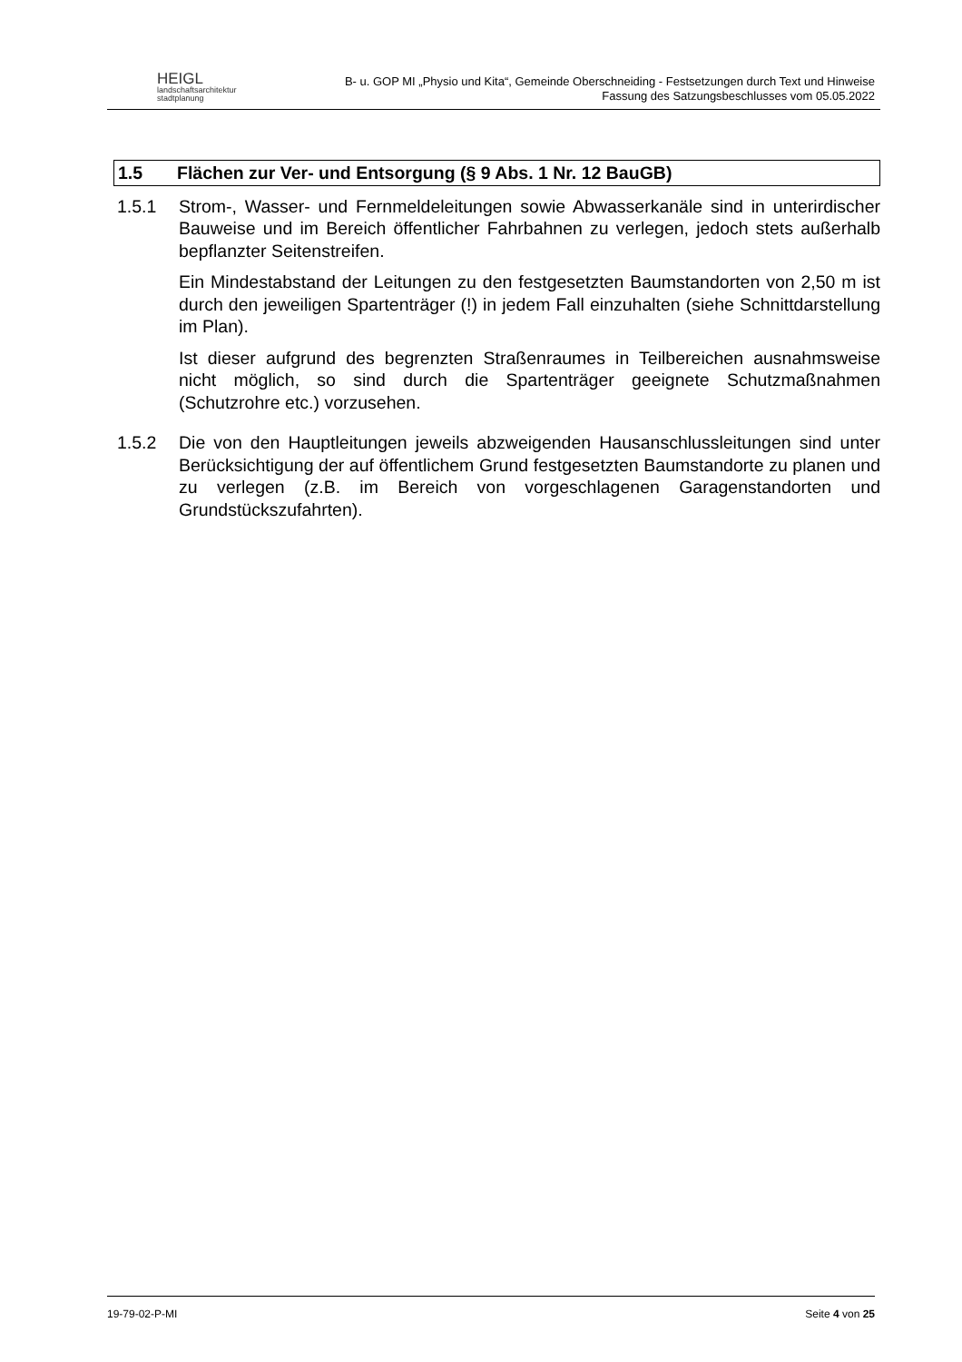HEIGL
landschaftsarchitektur
stadtplanung
B- u. GOP MI „Physio und Kita“, Gemeinde Oberschneiding - Festsetzungen durch Text und Hinweise
Fassung des Satzungsbeschlusses vom 05.05.2022
1.5 Flächen zur Ver- und Entsorgung (§ 9 Abs. 1 Nr. 12 BauGB)
1.5.1 Strom-, Wasser- und Fernmeldeleitungen sowie Abwasserkanäle sind in unterirdischer Bauweise und im Bereich öffentlicher Fahrbahnen zu verlegen, jedoch stets außerhalb bepflanzter Seitenstreifen.
Ein Mindestabstand der Leitungen zu den festgesetzten Baumstandorten von 2,50 m ist durch den jeweiligen Spartenträger (!) in jedem Fall einzuhalten (siehe Schnittdarstellung im Plan).
Ist dieser aufgrund des begrenzten Straßenraumes in Teilbereichen ausnahmsweise nicht möglich, so sind durch die Spartenträger geeignete Schutzmaßnahmen (Schutzrohre etc.) vorzusehen.
1.5.2 Die von den Hauptleitungen jeweils abzweigenden Hausanschlussleitungen sind unter Berücksichtigung der auf öffentlichem Grund festgesetzten Baumstandorte zu planen und zu verlegen (z.B. im Bereich von vorgeschlagenen Garagenstandorten und Grundstückszufahrten).
19-79-02-P-MI Seite 4 von 25